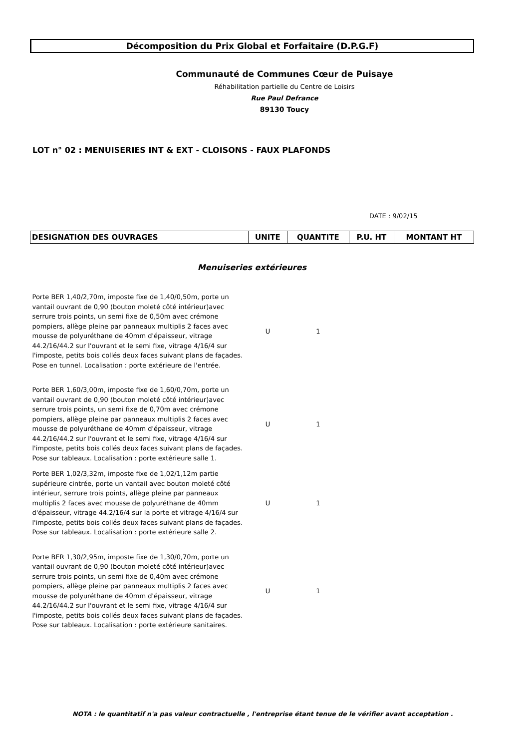Décomposition du Prix Global et Forfaitaire (D.P.G.F)
Communauté de Communes Cœur de Puisaye
Réhabilitation partielle du Centre de Loisirs
Rue Paul Defrance
89130 Toucy
LOT n° 02 : MENUISERIES INT & EXT - CLOISONS - FAUX PLAFONDS
DATE : 9/02/15
| DESIGNATION DES OUVRAGES | UNITE | QUANTITE | P.U. HT | MONTANT HT |
| --- | --- | --- | --- | --- |
| Menuiseries extérieures | | | | |
| Porte BER 1,40/2,70m, imposte fixe de 1,40/0,50m, porte un vantail ouvrant de 0,90 (bouton moleté côté intérieur)avec serrure trois points, un semi fixe de 0,50m avec crémone pompiers, allège pleine par panneaux multiplis 2 faces avec mousse de polyuréthane de 40mm d'épaisseur, vitrage 44.2/16/44.2 sur l'ouvrant et le semi fixe, vitrage 4/16/4 sur l'imposte, petits bois collés deux faces suivant plans de façades. Pose en tunnel. Localisation : porte extérieure de l'entrée. | U | 1 | | |
| Porte BER 1,60/3,00m, imposte fixe de 1,60/0,70m, porte un vantail ouvrant de 0,90 (bouton moleté côté intérieur)avec serrure trois points, un semi fixe de 0,70m avec crémone pompiers, allège pleine par panneaux multiplis 2 faces avec mousse de polyuréthane de 40mm d'épaisseur, vitrage 44.2/16/44.2 sur l'ouvrant et le semi fixe, vitrage 4/16/4 sur l'imposte, petits bois collés deux faces suivant plans de façades. Pose sur tableaux. Localisation : porte extérieure salle 1. | U | 1 | | |
| Porte BER 1,02/3,32m, imposte fixe de 1,02/1,12m partie supérieure cintrée, porte un vantail avec bouton moleté côté intérieur, serrure trois points, allège pleine par panneaux multiplis 2 faces avec mousse de polyuréthane de 40mm d'épaisseur, vitrage 44.2/16/4 sur la porte et vitrage 4/16/4 sur l'imposte, petits bois collés deux faces suivant plans de façades. Pose sur tableaux. Localisation : porte extérieure salle 2. | U | 1 | | |
| Porte BER 1,30/2,95m, imposte fixe de 1,30/0,70m, porte un vantail ouvrant de 0,90 (bouton moleté côté intérieur)avec serrure trois points, un semi fixe de 0,40m avec crémone pompiers, allège pleine par panneaux multiplis 2 faces avec mousse de polyuréthane de 40mm d'épaisseur, vitrage 44.2/16/44.2 sur l'ouvrant et le semi fixe, vitrage 4/16/4 sur l'imposte, petits bois collés deux faces suivant plans de façades. Pose sur tableaux. Localisation : porte extérieure sanitaires. | U | 1 | | |
NOTA : le quantitatif n'a pas valeur contractuelle , l'entreprise étant tenue de le vérifier avant acceptation .